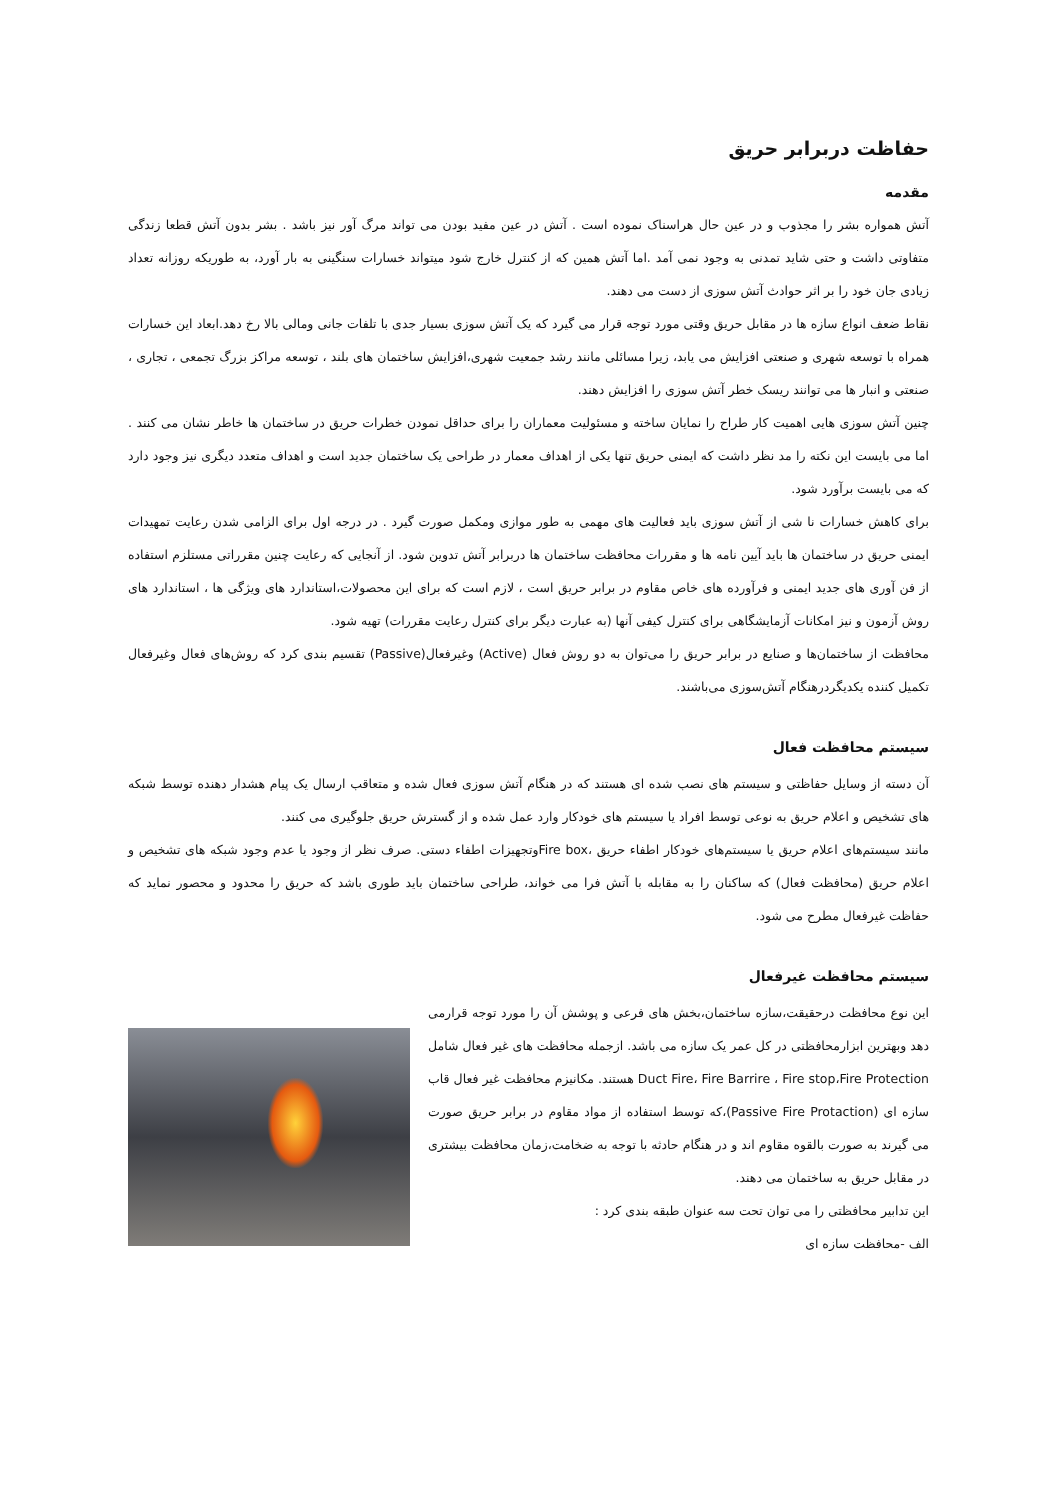حفاظت دربرابر حریق
مقدمه
آتش همواره بشر را مجذوب و در عین حال هراسناک نموده است . آتش در عین مفید بودن می تواند مرگ آور نیز باشد . بشر بدون آتش قطعا زندگی متفاوتی داشت و حتی شاید تمدنی به وجود نمی آمد .اما آتش همین که از کنترل خارج شود میتواند خسارات سنگینی به بار آورد، به طوریکه روزانه تعداد زیادی جان خود را بر اثر حوادث آتش سوزی از دست می دهند.
نقاط ضعف انواع سازه ها در مقابل حریق وقتی مورد توجه قرار می گیرد که یک آتش سوزی بسیار جدی با تلفات جانی ومالی بالا رخ دهد.ابعاد این خسارات همراه با توسعه شهری و صنعتی افزایش می یابد، زیرا مسائلی مانند رشد جمعیت شهری،افزایش ساختمان های بلند ، توسعه مراکز بزرگ تجمعی ، تجاری ، صنعتی و انبار ها می توانند ریسک خطر آتش سوزی را افزایش دهند.
چنین آتش سوزی هایی اهمیت کار طراح را نمایان ساخته و مسئولیت معماران را برای حداقل نمودن خطرات حریق در ساختمان ها خاطر نشان می کنند . اما می بایست این نکته را مد نظر داشت که ایمنی حریق تنها یکی از اهداف معمار در طراحی یک ساختمان جدید است و اهداف متعدد دیگری نیز وجود دارد که می بایست برآورد شود.
برای کاهش خسارات نا شی از آتش سوزی باید فعالیت های مهمی به طور موازی ومکمل صورت گیرد . در درجه اول برای الزامی شدن رعایت تمهیدات ایمنی حریق در ساختمان ها باید آیین نامه ها و مقررات محافظت ساختمان ها دربرابر آتش تدوین شود. از آنجایی که رعایت چنین مقرراتی مستلزم استفاده از فن آوری های جدید ایمنی و فرآورده های خاص مقاوم در برابر حریق است ، لازم است که برای این محصولات،استاندارد های ویژگی ها ، استاندارد های روش آزمون و نیز امکانات آزمایشگاهی برای کنترل کیفی آنها (به عبارت دیگر برای کنترل رعایت مقررات) تهیه شود.
محافظت از ساختمان‌ها و صنایع در برابر حریق را می‌توان به دو روش فعال (Active) وغیرفعال(Passive) تقسیم بندی کرد که روش‌های فعال وغیرفعال تکمیل کننده یکدیگردرهنگام آتش‌سوزی می‌باشند.
سیستم محافظت فعال
آن دسته از وسایل حفاظتی و سیستم های نصب شده ای هستند که در هنگام آتش سوزی فعال شده و متعاقب ارسال یک پیام هشدار دهنده توسط شبکه های تشخیص و اعلام حریق به نوعی توسط افراد یا سیستم های خودکار وارد عمل شده و از گسترش حریق جلوگیری می کنند.
مانند سیستم‌های اعلام حریق یا سیستم‌های خودکار اطفاء حریق ،Fire boxوتجهیزات اطفاء دستی. صرف نظر از وجود یا عدم وجود شبکه های تشخیص و اعلام حریق (محافظت فعال) که ساکنان را به مقابله با آتش فرا می خواند، طراحی ساختمان باید طوری باشد که حریق را محدود و محصور نماید که حفاظت غیرفعال مطرح می شود.
سیستم محافظت غیرفعال
این نوع محافظت درحقیقت،سازه ساختمان،بخش های فرعی و پوشش آن را مورد توجه قرارمی دهد وبهترین ابزارمحافظتی در کل عمر یک سازه می باشد. ازجمله محافظت های غیر فعال شامل Duct Fire، Fire Barrire ، Fire stop،Fire Protection هستند. مکانیزم محافظت غیر فعال قاب سازه ای (Passive Fire Protaction)،که توسط استفاده از مواد مقاوم در برابر حریق صورت می گیرند به صورت بالقوه مقاوم اند و در هنگام حادثه با توجه به ضخامت،زمان محافظت بیشتری در مقابل حریق به ساختمان می دهند.
این تدابیر محافظتی را می توان تحت سه عنوان طبقه بندی کرد :
الف -محافظت سازه ای